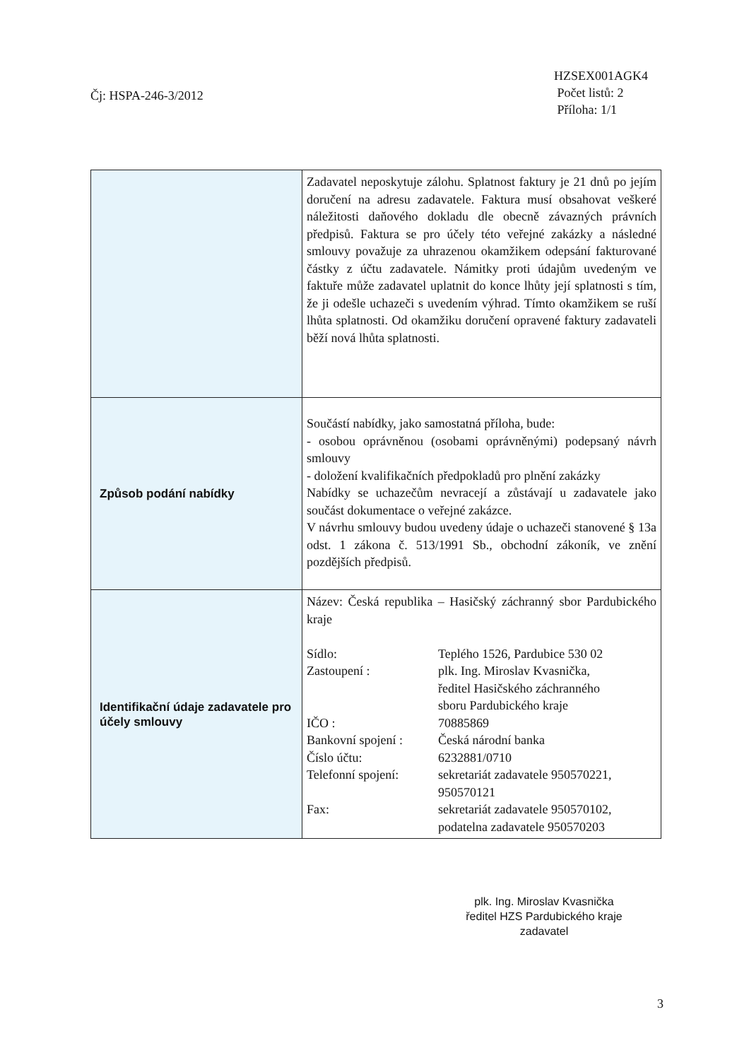Čj: HSPA-246-3/2012
HZSEX001AGK4
Počet listů: 2
Příloha: 1/1
| | Zadavatel neposkytuje zálohu. Splatnost faktury je 21 dnů po jejím doručení na adresu zadavatele. Faktura musí obsahovat veškeré náležitosti daňového dokladu dle obecně závazných právních předpisů. Faktura se pro účely této veřejné zakázky a následné smlouvy považuje za uhrazenou okamžikem odepsání fakturované částky z účtu zadavatele. Námitky proti údajům uvedeným ve faktuře může zadavatel uplatnit do konce lhůty její splatnosti s tím, že ji odešle uchazeči s uvedením výhrad. Tímto okamžikem se ruší lhůta splatnosti. Od okamžiku doručení opravené faktury zadavateli běží nová lhůta splatnosti. |
| Způsob podání nabídky | Součástí nabídky, jako samostatná příloha, bude: - osobou oprávněnou (osobami oprávněnými) podepsaný návrh smlouvy - doložení kvalifikačních předpokladů pro plnění zakázky Nabídky se uchazečům nevracejí a zůstávají u zadavatele jako součást dokumentace o veřejné zakázce. V návrhu smlouvy budou uvedeny údaje o uchazeči stanovené § 13a odst. 1 zákona č. 513/1991 Sb., obchodní zákoník, ve znění pozdějších předpisů. |
| Identifikační údaje zadavatele pro účely smlouvy | Název: Česká republika – Hasičský záchranný sbor Pardubického kraje Sídlo: Teplého 1526, Pardubice 530 02 Zastoupení : plk. Ing. Miroslav Kvasnička, ředitel Hasičského záchranného sboru Pardubického kraje IČO : 70885869 Bankovní spojení : Česká národní banka Číslo účtu: 6232881/0710 Telefonní spojení: sekretariát zadavatele 950570221, 950570121 Fax: sekretariát zadavatele 950570102, podatelna zadavatele 950570203 |
plk. Ing. Miroslav Kvasnička
ředitel HZS Pardubického kraje
zadavatel
3